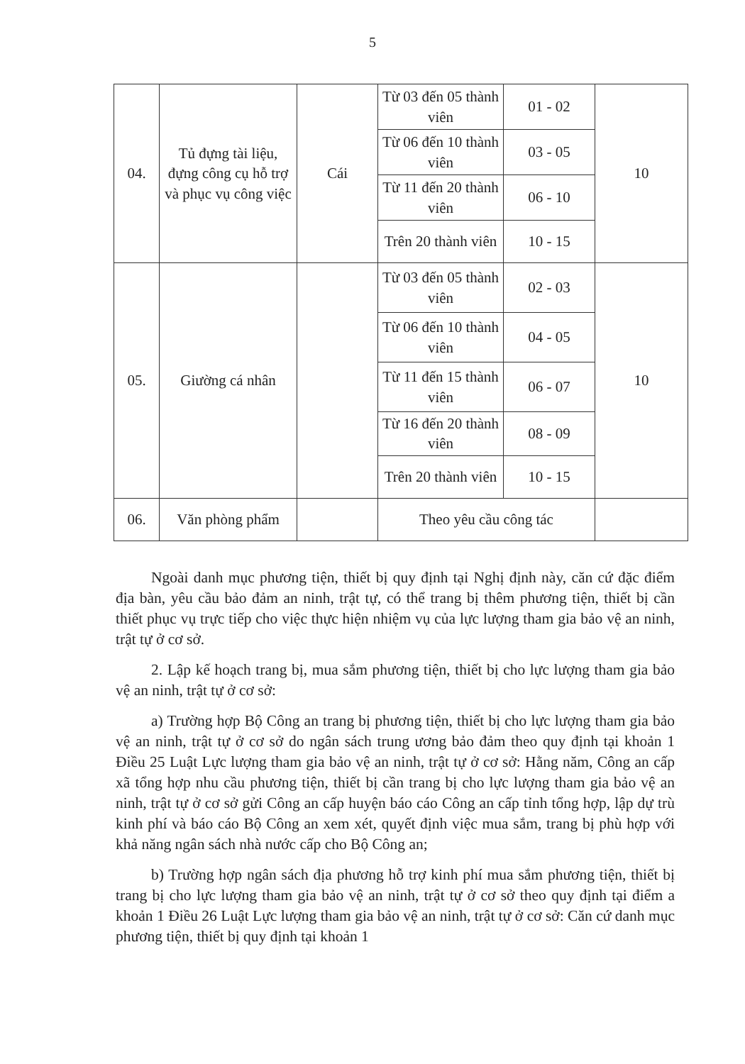5
| 04. | Tủ đựng tài liệu, đựng công cụ hỗ trợ và phục vụ công việc | Cái | Từ 03 đến 05 thành viên | 01 - 02 | 10 |
| | | | Từ 06 đến 10 thành viên | 03 - 05 | |
| | | | Từ 11 đến 20 thành viên | 06 - 10 | |
| | | | Trên 20 thành viên | 10 - 15 | |
| 05. | Giường cá nhân | | Từ 03 đến 05 thành viên | 02 - 03 | 10 |
| | | | Từ 06 đến 10 thành viên | 04 - 05 | |
| | | | Từ 11 đến 15 thành viên | 06 - 07 | |
| | | | Từ 16 đến 20 thành viên | 08 - 09 | |
| | | | Trên 20 thành viên | 10 - 15 | |
| 06. | Văn phòng phẩm | | Theo yêu cầu công tác | | |
Ngoài danh mục phương tiện, thiết bị quy định tại Nghị định này, căn cứ đặc điểm địa bàn, yêu cầu bảo đảm an ninh, trật tự, có thể trang bị thêm phương tiện, thiết bị cần thiết phục vụ trực tiếp cho việc thực hiện nhiệm vụ của lực lượng tham gia bảo vệ an ninh, trật tự ở cơ sở.
2. Lập kế hoạch trang bị, mua sắm phương tiện, thiết bị cho lực lượng tham gia bảo vệ an ninh, trật tự ở cơ sở:
a) Trường hợp Bộ Công an trang bị phương tiện, thiết bị cho lực lượng tham gia bảo vệ an ninh, trật tự ở cơ sở do ngân sách trung ương bảo đảm theo quy định tại khoản 1 Điều 25 Luật Lực lượng tham gia bảo vệ an ninh, trật tự ở cơ sở: Hằng năm, Công an cấp xã tổng hợp nhu cầu phương tiện, thiết bị cần trang bị cho lực lượng tham gia bảo vệ an ninh, trật tự ở cơ sở gửi Công an cấp huyện báo cáo Công an cấp tỉnh tổng hợp, lập dự trù kinh phí và báo cáo Bộ Công an xem xét, quyết định việc mua sắm, trang bị phù hợp với khả năng ngân sách nhà nước cấp cho Bộ Công an;
b) Trường hợp ngân sách địa phương hỗ trợ kinh phí mua sắm phương tiện, thiết bị trang bị cho lực lượng tham gia bảo vệ an ninh, trật tự ở cơ sở theo quy định tại điểm a khoản 1 Điều 26 Luật Lực lượng tham gia bảo vệ an ninh, trật tự ở cơ sở: Căn cứ danh mục phương tiện, thiết bị quy định tại khoản 1